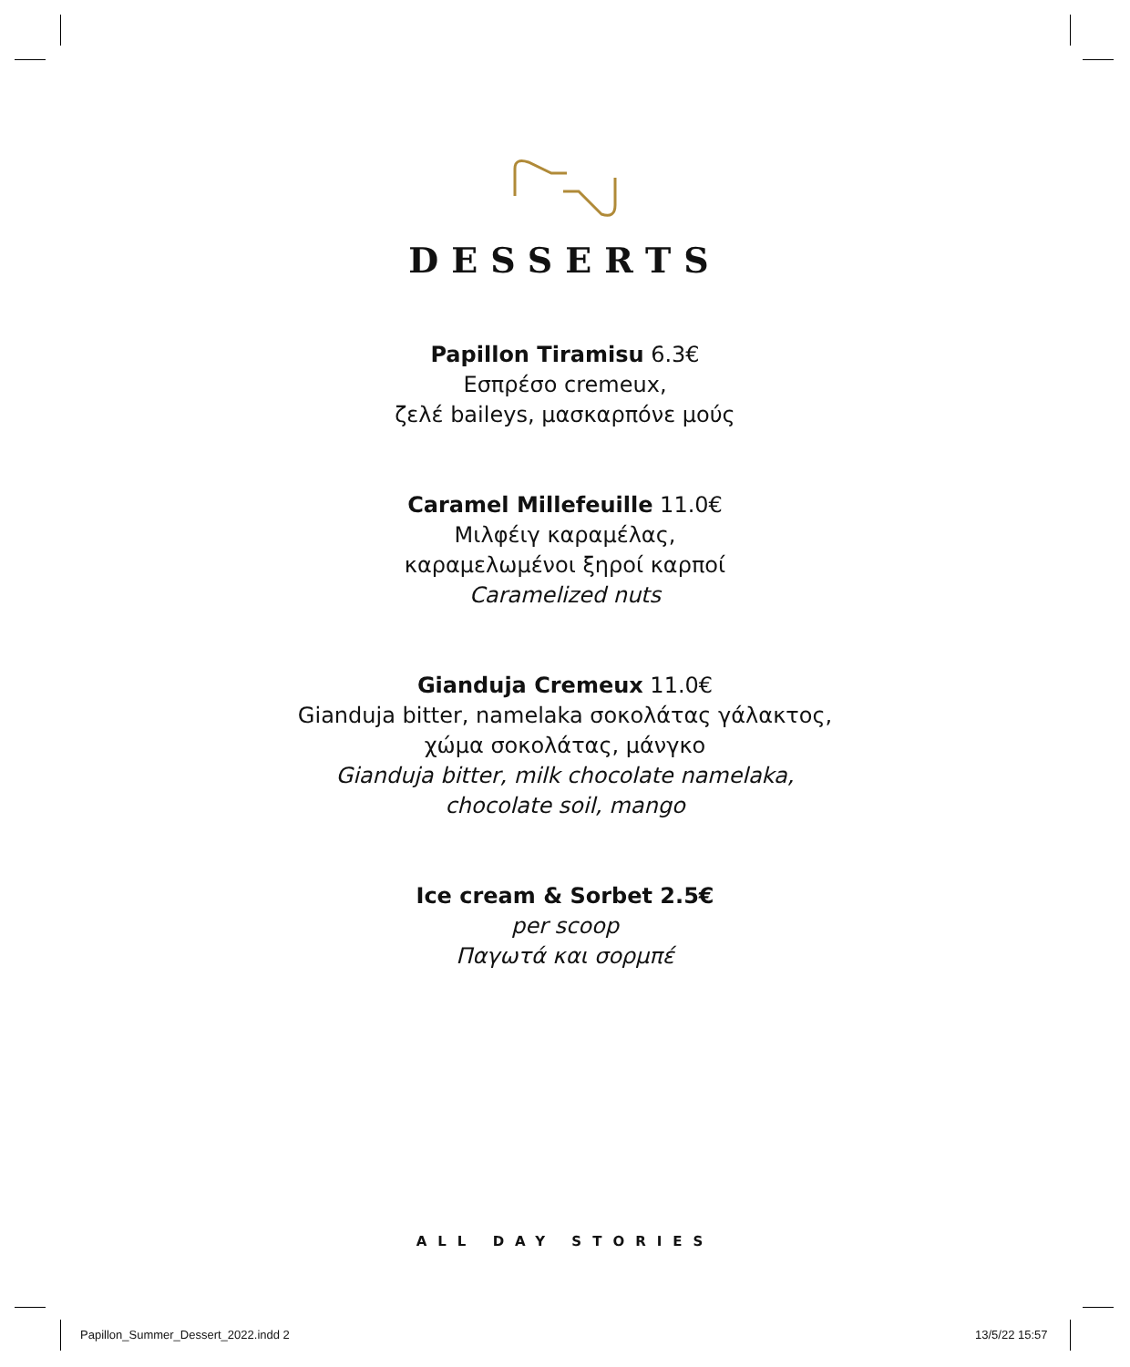DESSERTS
Papillon Tiramisu 6.3€
Εσπρέσο cremeux,
ζελέ baileys, μασκαρπόνε μούς
Caramel Millefeuille 11.0€
Μιλφέιγ καραμέλας,
καραμελωμένοι ξηροί καρποί
Caramelized nuts
Gianduja Cremeux 11.0€
Gianduja bitter, namelaka σοκολάτας γάλακτος,
χώμα σοκολάτας, μάνγκο
Gianduja bitter, milk chocolate namelaka,
chocolate soil, mango
Ice cream & Sorbet 2.5€
per scoop
Παγωτά και σορμπέ
ALL DAY STORIES
Papillon_Summer_Dessert_2022.indd 2
13/5/22 15:57